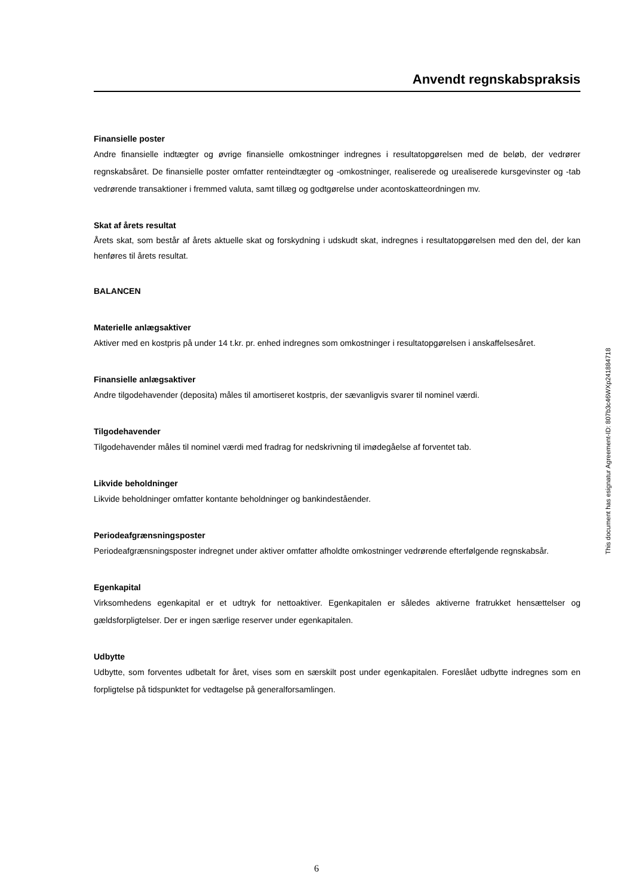Anvendt regnskabspraksis
Finansielle poster
Andre finansielle indtægter og øvrige finansielle omkostninger indregnes i resultatopgørelsen med de beløb, der vedrører regnskabsåret. De finansielle poster omfatter renteindtægter og -omkostninger, realiserede og urealiserede kursgevinster og -tab vedrørende transaktioner i fremmed valuta, samt tillæg og godtgørelse under acontoskatteordningen mv.
Skat af årets resultat
Årets skat, som består af årets aktuelle skat og forskydning i udskudt skat, indregnes i resultatopgørelsen med den del, der kan henføres til årets resultat.
BALANCEN
Materielle anlægsaktiver
Aktiver med en kostpris på under 14 t.kr. pr. enhed indregnes som omkostninger i resultatopgørelsen i anskaffelsesåret.
Finansielle anlægsaktiver
Andre tilgodehavender (deposita) måles til amortiseret kostpris, der sævanligvis svarer til nominel værdi.
Tilgodehavender
Tilgodehavender måles til nominel værdi med fradrag for nedskrivning til imødegåelse af forventet tab.
Likvide beholdninger
Likvide beholdninger omfatter kontante beholdninger og bankindeståender.
Periodeafgrænsningsposter
Periodeafgrænsningsposter indregnet under aktiver omfatter afholdte omkostninger vedrørende efterfølgende regnskabsår.
Egenkapital
Virksomhedens egenkapital er et udtryk for nettoaktiver. Egenkapitalen er således aktiverne fratrukket hensættelser og gældsforpligtelser. Der er ingen særlige reserver under egenkapitalen.
Udbytte
Udbytte, som forventes udbetalt for året, vises som en særskilt post under egenkapitalen. Foreslået udbytte indregnes som en forpligtelse på tidspunktet for vedtagelse på generalforsamlingen.
This document has esignatur Agreement-ID: 807b3c46WXp241884718
6